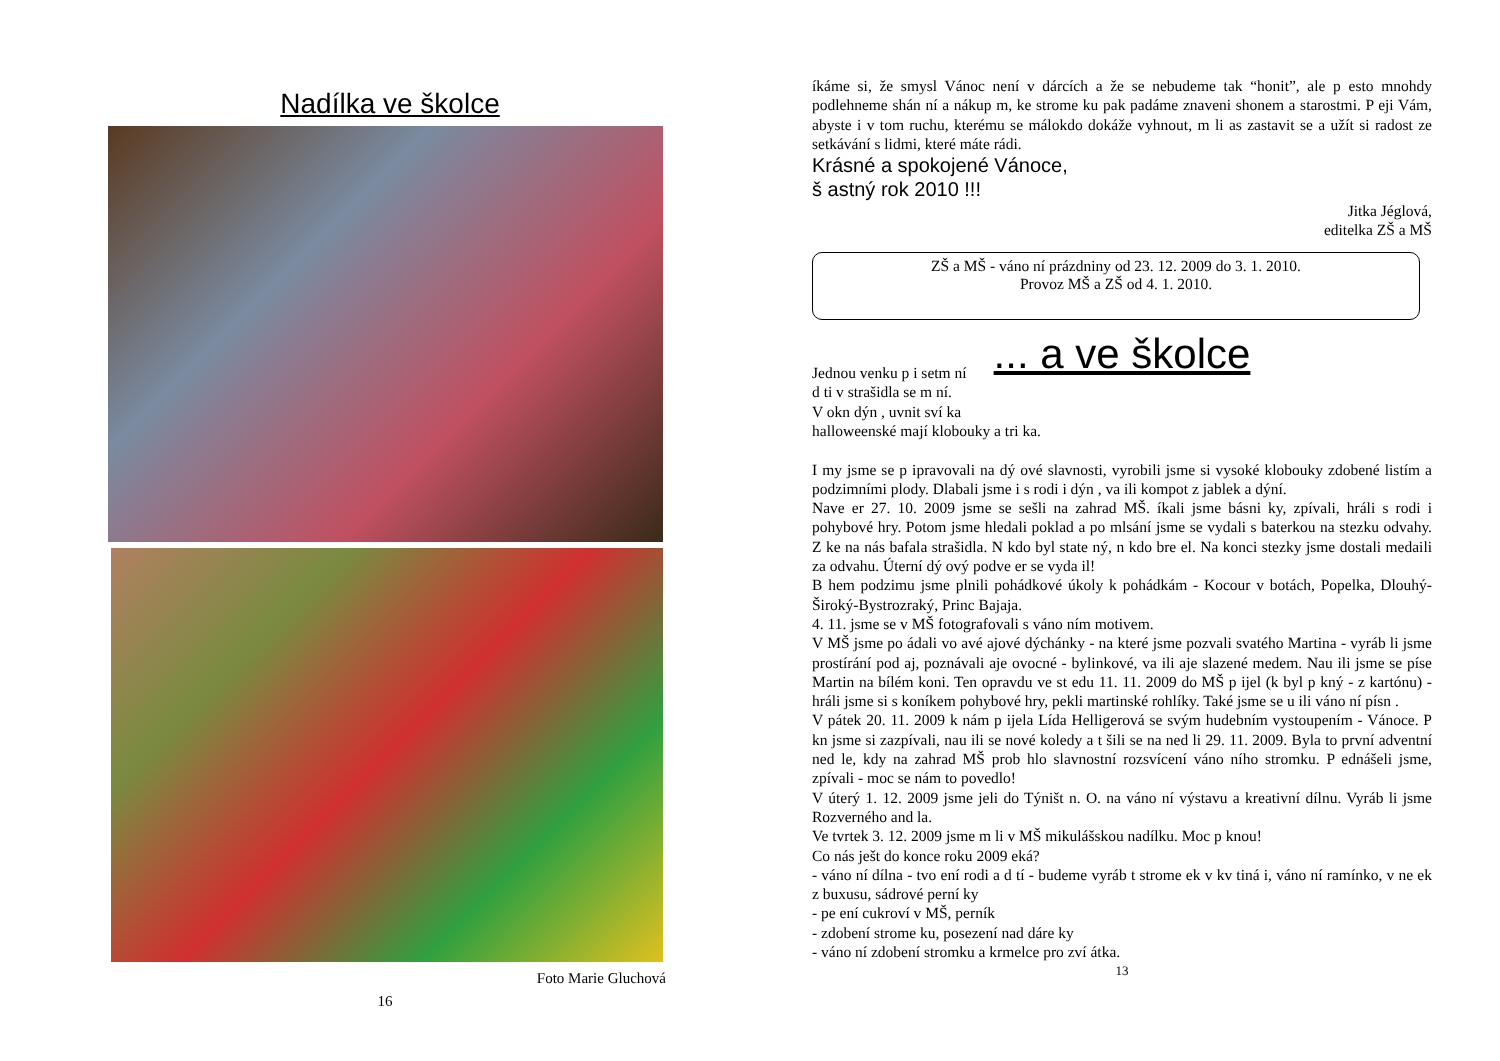Nadílka ve školce
Foto Marie Gluchová
16
íkáme si, že smysl Vánoc není v dárcích a že se nebudeme tak “honit”, ale p esto mnohdy podlehneme shán ní a nákup m, ke strome ku pak padáme znaveni shonem a starostmi. P eji Vám, abyste i v tom ruchu, kterému se málokdo dokáže vyhnout, m li as zastavit se a užít si radost ze setkávání s lidmi, které máte rádi.
Krásné a spokojené Vánoce,
š astný rok 2010 !!!
Jitka Jéglová,
editelka ZŠ a MŠ
ZŠ a MŠ - váno ní prázdniny od 23. 12. 2009 do 3. 1. 2010.
Provoz MŠ a ZŠ od 4. 1. 2010.
... a ve školce
Jednou venku p i setm ní
d ti v strašidla se m ní.
V okn dýn , uvnit sví ka
halloweenské mají klobouky a tri ka.
I my jsme se p ipravovali na dý ové slavnosti, vyrobili jsme si vysoké klobouky zdobené listím a podzimními plody. Dlabali jsme i s rodi i dýn , va ili kompot z jablek a dýní.
Nave er 27. 10. 2009 jsme se sešli na zahrad MŠ. íkali jsme básni ky, zpívali, hráli s rodi i pohybové hry. Potom jsme hledali poklad a po mlsání jsme se vydali s baterkou na stezku odvahy. Z ke na nás bafala strašidla. N kdo byl state ný, n kdo bre el. Na konci stezky jsme dostali medaili za odvahu. Úterní dý ový podve er se vyda il!
B hem podzimu jsme plnili pohádkové úkoly k pohádkám - Kocour v botách, Popelka, Dlouhý-Široký-Bystrozraký, Princ Bajaja.
4. 11. jsme se v MŠ fotografovali s váno ním motivem.
V MŠ jsme po ádali vo avé ajové dýchánky - na které jsme pozvali svatého Martina - vyráb li jsme prostírání pod aj, poznávali aje ovocné - bylinkové, va ili aje slazené medem. Nau ili jsme se píse Martin na bílém koni. Ten opravdu ve st edu 11. 11. 2009 do MŠ p ijel (k byl p kný - z kartónu) - hráli jsme si s koníkem pohybové hry, pekli martinské rohlíky. Také jsme se u ili váno ní písn .
V pátek 20. 11. 2009 k nám p ijela Lída Helligerová se svým hudebním vystoupením - Vánoce. P kn jsme si zazpívali, nau ili se nové koledy a t šili se na ned li 29. 11. 2009. Byla to první adventní ned le, kdy na zahrad MŠ prob hlo slavnostní rozsvícení váno ního stromku. P ednášeli jsme, zpívali - moc se nám to povedlo!
V úterý 1. 12. 2009 jsme jeli do Týništ n. O. na váno ní výstavu a kreativní dílnu. Vyráb li jsme Rozverného and la.
Ve tvrtek 3. 12. 2009 jsme m li v MŠ mikulášskou nadílku. Moc p knou!
Co nás ješt do konce roku 2009 eká?
- váno ní dílna - tvo ení rodi a d tí - budeme vyráb t strome ek v kv tiná i, váno ní ramínko, v ne ek z buxusu, sádrové perní ky
- pe ení cukroví v MŠ, perník
- zdobení strome ku, posezení nad dáre ky
- váno ní zdobení stromku a krmelce pro zví átka.
13